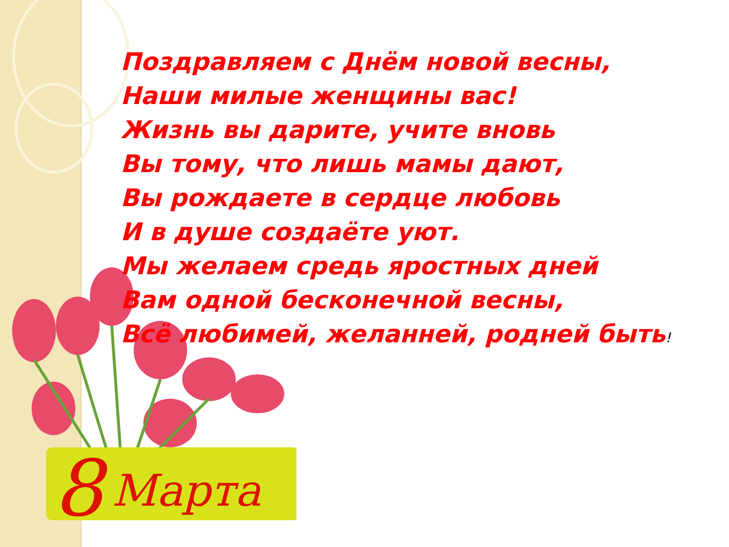8
Марта
Поздравляем с Днём новой весны,
Наши милые женщины вас!
Жизнь вы дарите, учите вновь
Вы тому, что лишь мамы дают,
Вы рождаете в сердце любовь
И в душе создаёте уют.
Мы желаем средь яростных дней
Вам одной бесконечной весны,
Всё любимей, желанней, родней быть!